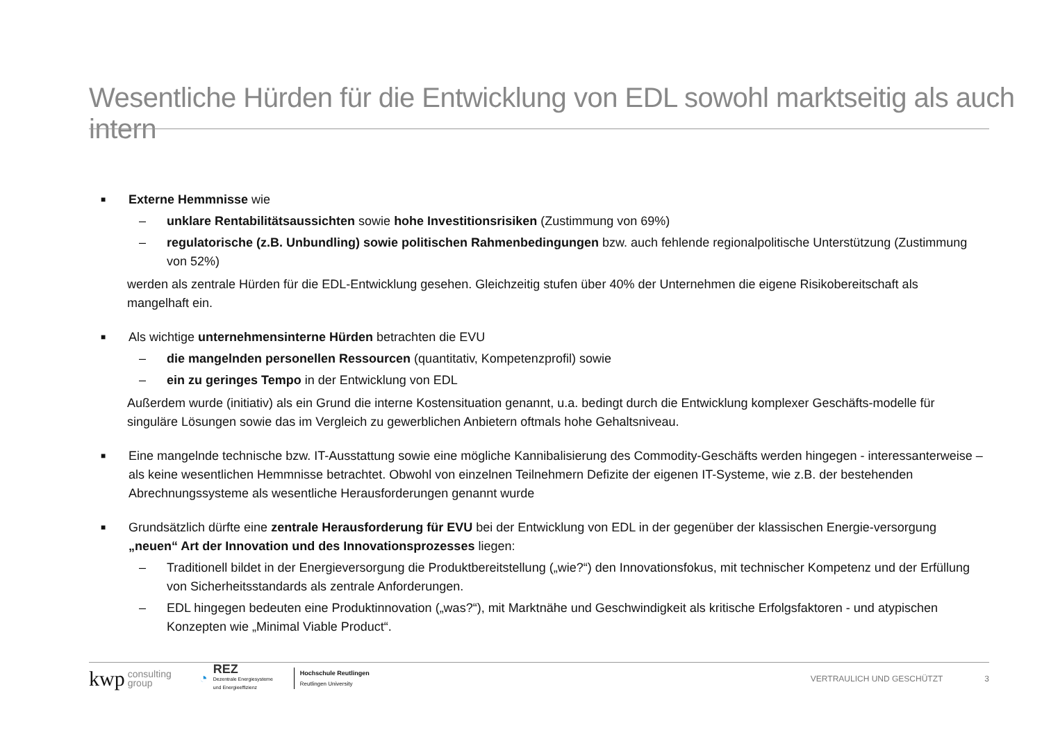Wesentliche Hürden für die Entwicklung von EDL sowohl marktseitig als auch intern
■
Externe Hemmnisse wie
– unklare Rentabilitätsaussichten sowie hohe Investitionsrisiken (Zustimmung von 69%)
– regulatorische (z.B. Unbundling) sowie politischen Rahmenbedingungen bzw. auch fehlende regionalpolitische Unterstützung (Zustimmung von 52%)
werden als zentrale Hürden für die EDL-Entwicklung gesehen. Gleichzeitig stufen über 40% der Unternehmen die eigene Risikobereitschaft als mangelhaft ein.
■
Als wichtige unternehmensinterne Hürden betrachten die EVU
– die mangelnden personellen Ressourcen (quantitativ, Kompetenzprofil) sowie
– ein zu geringes Tempo in der Entwicklung von EDL
Außerdem wurde (initiativ) als ein Grund die interne Kostensituation genannt, u.a. bedingt durch die Entwicklung komplexer Geschäfts-modelle für singuläre Lösungen sowie das im Vergleich zu gewerblichen Anbietern oftmals hohe Gehaltsniveau.
■
Eine mangelnde technische bzw. IT-Ausstattung sowie eine mögliche Kannibalisierung des Commodity-Geschäfts werden hingegen - interessanterweise – als keine wesentlichen Hemmnisse betrachtet. Obwohl von einzelnen Teilnehmern Defizite der eigenen IT-Systeme, wie z.B. der bestehenden Abrechnungssysteme als wesentliche Herausforderungen genannt wurde
■
Grundsätzlich dürfte eine zentrale Herausforderung für EVU bei der Entwicklung von EDL in der gegenüber der klassischen Energie-versorgung „neuen“ Art der Innovation und des Innovationsprozesses liegen:
– Traditionell bildet in der Energieversorgung die Produktbereitstellung („wie?“) den Innovationsfokus, mit technischer Kompetenz und der Erfüllung von Sicherheitsstandards als zentrale Anforderungen.
– EDL hingegen bedeuten eine Produktinnovation („was?“), mit Marktnähe und Geschwindigkeit als kritische Erfolgsfaktoren - und atypischen Konzepten wie „Minimal Viable Product“.
kwp consulting
group ◔ REZ
Dezentrale Energiesysteme
und Energieeffizienz Hochschule Reutlingen
Reutlingen University VERTRAULICH UND GESCHÜTZT 3